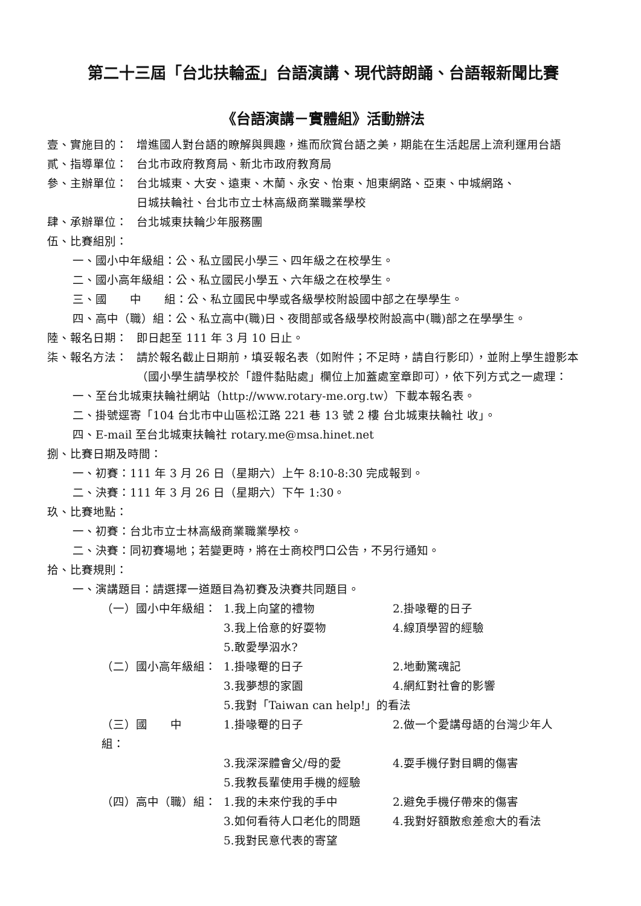第二十三屆「台北扶輪盃」台語演講、現代詩朗誦、台語報新聞比賽
《台語演講－實體組》活動辦法
壹、實施目的： 增進國人對台語的瞭解與興趣，進而欣賞台語之美，期能在生活起居上流利運用台語
貳、指導單位： 台北市政府教育局、新北市政府教育局
參、主辦單位： 台北城東、大安、遠東、木蘭、永安、怡東、旭東網路、亞東、中城網路、
日城扶輪社、台北市立士林高級商業職業學校
肆、承辦單位： 台北城東扶輪少年服務團
伍、比賽組別：
一、國小中年級組：公、私立國民小學三、四年級之在校學生。
二、國小高年級組：公、私立國民小學五、六年級之在校學生。
三、國　　中　　組：公、私立國民中學或各級學校附設國中部之在學學生。
四、高中（職）組：公、私立高中(職)日、夜間部或各級學校附設高中(職)部之在學學生。
陸、報名日期： 即日起至 111 年 3 月 10 日止。
柒、報名方法： 請於報名截止日期前，填妥報名表（如附件；不足時，請自行影印），並附上學生證影本（國小學生請學校於「證件黏貼處」欄位上加蓋處室章即可），依下列方式之一處理：
一、至台北城東扶輪社網站（http://www.rotary-me.org.tw）下載本報名表。
二、掛號逕寄「104 台北市中山區松江路 221 巷 13 號 2 樓 台北城東扶輪社 收」。
四、E-mail 至台北城東扶輪社 rotary.me@msa.hinet.net
捌、比賽日期及時間：
一、初賽：111 年 3 月 26 日（星期六）上午 8:10-8:30 完成報到。
二、決賽：111 年 3 月 26 日（星期六）下午 1:30。
玖、比賽地點：
一、初賽：台北市立士林高級商業職業學校。
二、決賽：同初賽場地；若變更時，將在士商校門口公告，不另行通知。
拾、比賽規則：
一、演講題目：請選擇一道題目為初賽及決賽共同題目。
（一）國小中年級組： 1.我上向望的禮物 2.掛喙罨的日子
3.我上佮意的好耍物 4.線頂學習的經驗
5.敢愛學泅水?
（二）國小高年級組： 1.掛喙罨的日子 2.地動驚魂記
3.我夢想的家園 4.網紅對社會的影響
5.我對「Taiwan can help!」的看法
（三）國　　中　　組： 1.掛喙罨的日子 2.做一个愛講母語的台灣少年人
3.我深深體會父/母的愛 4.耍手機仔對目睭的傷害
5.我教長輩使用手機的經驗
（四）高中（職）組： 1.我的未來佇我的手中 2.避免手機仔帶來的傷害
3.如何看待人口老化的問題 4.我對好額散愈差愈大的看法
5.我對民意代表的寄望